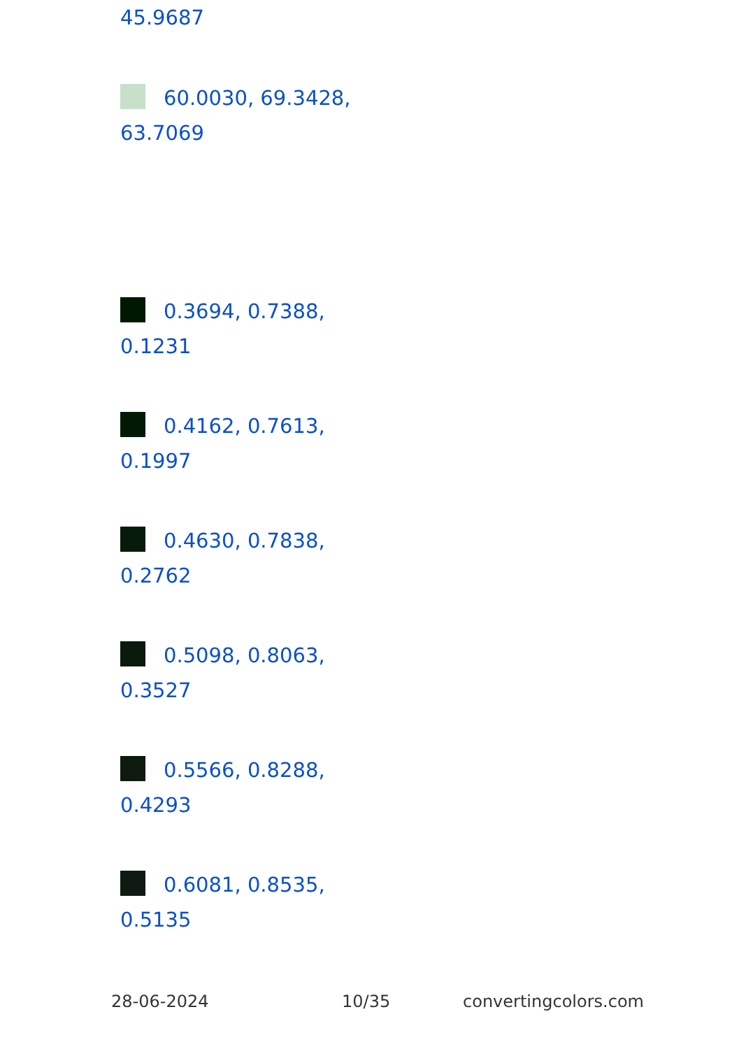45.9687
60.0030, 69.3428, 63.7069
0.3694, 0.7388, 0.1231
0.4162, 0.7613, 0.1997
0.4630, 0.7838, 0.2762
0.5098, 0.8063, 0.3527
0.5566, 0.8288, 0.4293
0.6081, 0.8535, 0.5135
28-06-2024 10/35 convertingcolors.com